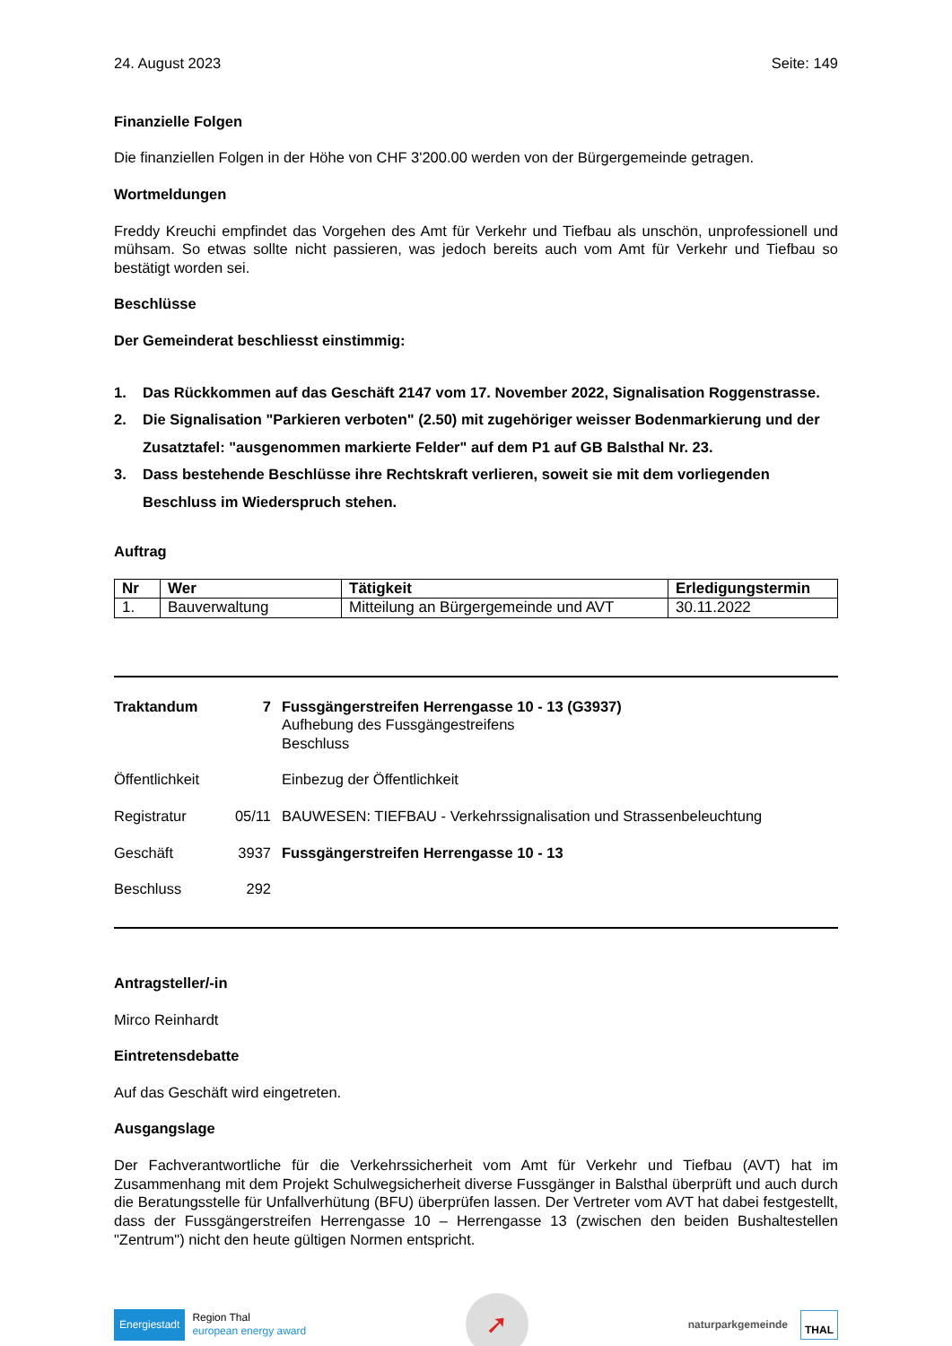24. August 2023 Seite: 149
Finanzielle Folgen
Die finanziellen Folgen in der Höhe von CHF 3'200.00 werden von der Bürgergemeinde getragen.
Wortmeldungen
Freddy Kreuchi empfindet das Vorgehen des Amt für Verkehr und Tiefbau als unschön, unprofessionell und mühsam. So etwas sollte nicht passieren, was jedoch bereits auch vom Amt für Verkehr und Tiefbau so bestätigt worden sei.
Beschlüsse
Der Gemeinderat beschliesst einstimmig:
1. Das Rückkommen auf das Geschäft 2147 vom 17. November 2022, Signalisation Roggenstrasse.
2. Die Signalisation "Parkieren verboten" (2.50) mit zugehöriger weisser Bodenmarkierung und der Zusatztafel: "ausgenommen markierte Felder" auf dem P1 auf GB Balsthal Nr. 23.
3. Dass bestehende Beschlüsse ihre Rechtskraft verlieren, soweit sie mit dem vorliegenden Beschluss im Wiederspruch stehen.
Auftrag
| Nr | Wer | Tätigkeit | Erledigungstermin |
| --- | --- | --- | --- |
| 1. | Bauverwaltung | Mitteilung an Bürgergemeinde und AVT | 30.11.2022 |
| Traktandum | 7 | Fussgängerstreifen Herrengasse 10 - 13 (G3937) Aufhebung des Fussgängestreifens Beschluss |
| Öffentlichkeit | | Einbezug der Öffentlichkeit |
| Registratur | 05/11 | BAUWESEN: TIEFBAU - Verkehrssignalisation und Strassenbeleuchtung |
| Geschäft | 3937 | Fussgängerstreifen Herrengasse 10 - 13 |
| Beschluss | 292 | |
Antragsteller/-in
Mirco Reinhardt
Eintretensdebatte
Auf das Geschäft wird eingetreten.
Ausgangslage
Der Fachverantwortliche für die Verkehrssicherheit vom Amt für Verkehr und Tiefbau (AVT) hat im Zusammenhang mit dem Projekt Schulwegsicherheit diverse Fussgänger in Balsthal überprüft und auch durch die Beratungsstelle für Unfallverhütung (BFU) überprüfen lassen. Der Vertreter vom AVT hat dabei festgestellt, dass der Fussgängerstreifen Herrengasse 10 – Herrengasse 13 (zwischen den beiden Bushaltestellen "Zentrum") nicht den heute gültigen Normen entspricht.
Energiestadt Region Thal
european energy award
➚
naturparkgemeinde THAL